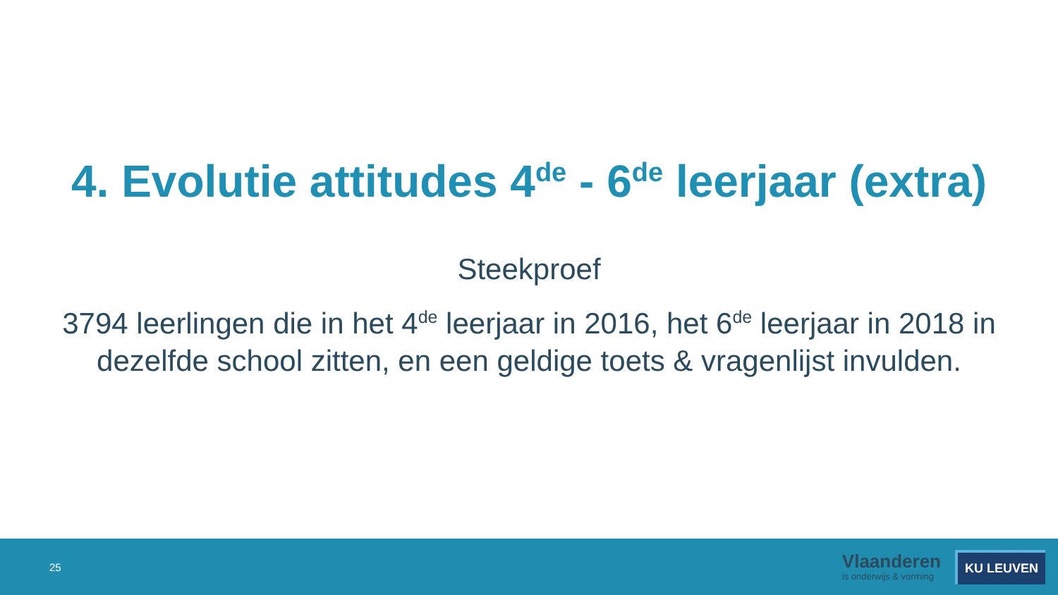4. Evolutie attitudes 4<sup>de</sup> - 6<sup>de</sup> leerjaar (extra)
Steekproef
3794 leerlingen die in het 4<sup>de</sup> leerjaar in 2016, het 6<sup>de</sup> leerjaar in 2018 in dezelfde school zitten, en een geldige toets & vragenlijst invulden.
25
Vlaanderen
is onderwijs & vorming
KU LEUVEN